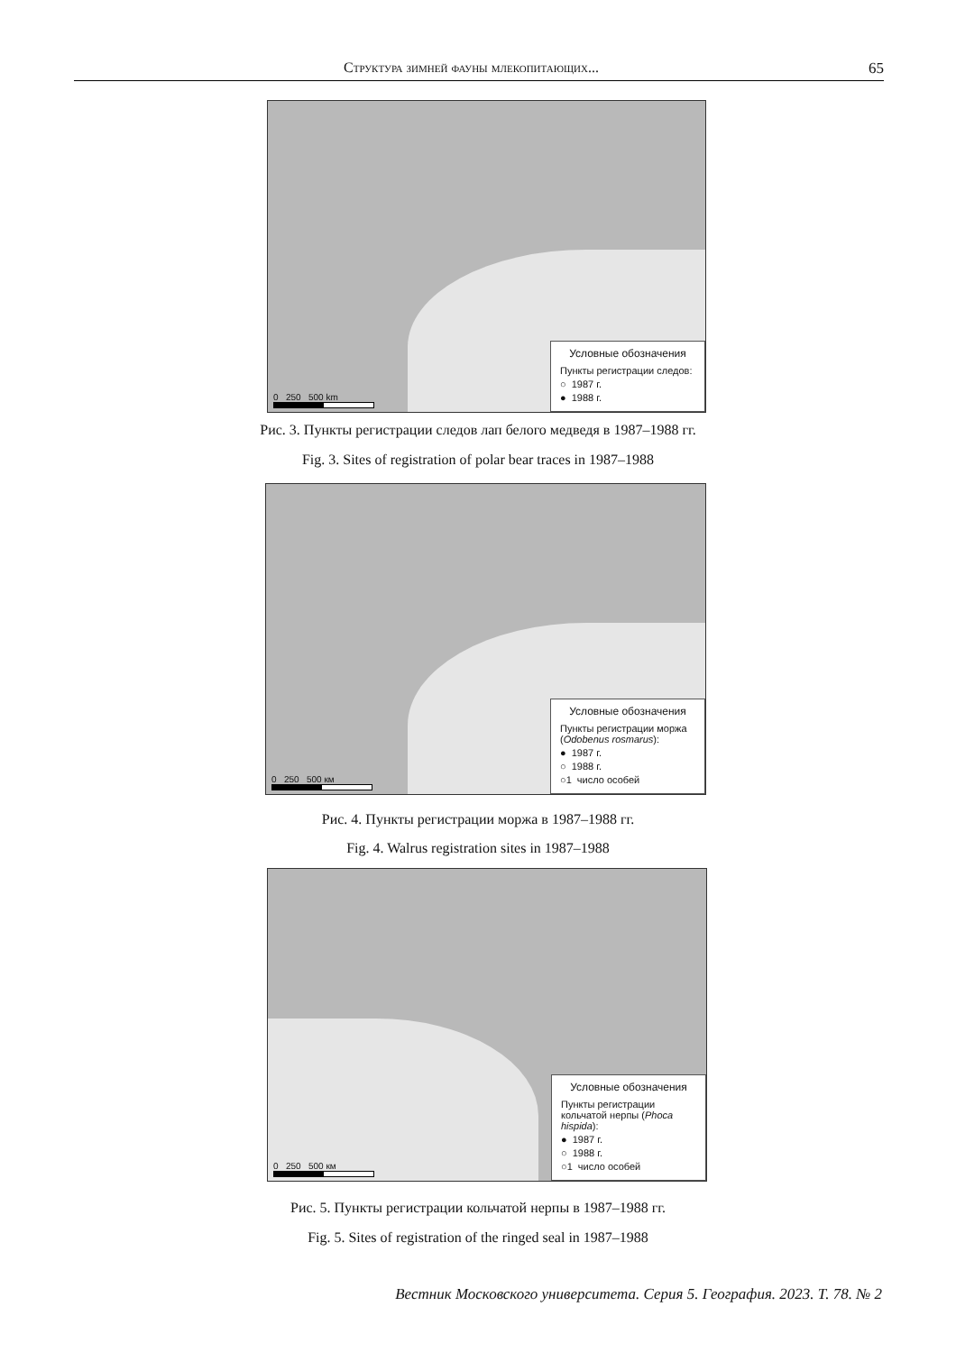Структура зимней фауны млекопитающих... 65
0 250 500 km
Условные обозначения
Пункты регистрации следов:
○ 1987 г.
● 1988 г.
Рис. 3. Пункты регистрации следов лап белого медведя в 1987–1988 гг.
Fig. 3. Sites of registration of polar bear traces in 1987–1988
0 250 500 км
Условные обозначения
Пункты регистрации моржа (Odobenus rosmarus):
● 1987 г.
○ 1988 г.
○1 число особей
Рис. 4. Пункты регистрации моржа в 1987–1988 гг.
Fig. 4. Walrus registration sites in 1987–1988
0 250 500 км
Условные обозначения
Пункты регистрации кольчатой нерпы (Phoca hispida):
● 1987 г.
○ 1988 г.
○1 число особей
Рис. 5. Пункты регистрации кольчатой нерпы в 1987–1988 гг.
Fig. 5. Sites of registration of the ringed seal in 1987–1988
Вестник Московского университета. Серия 5. География. 2023. Т. 78. № 2